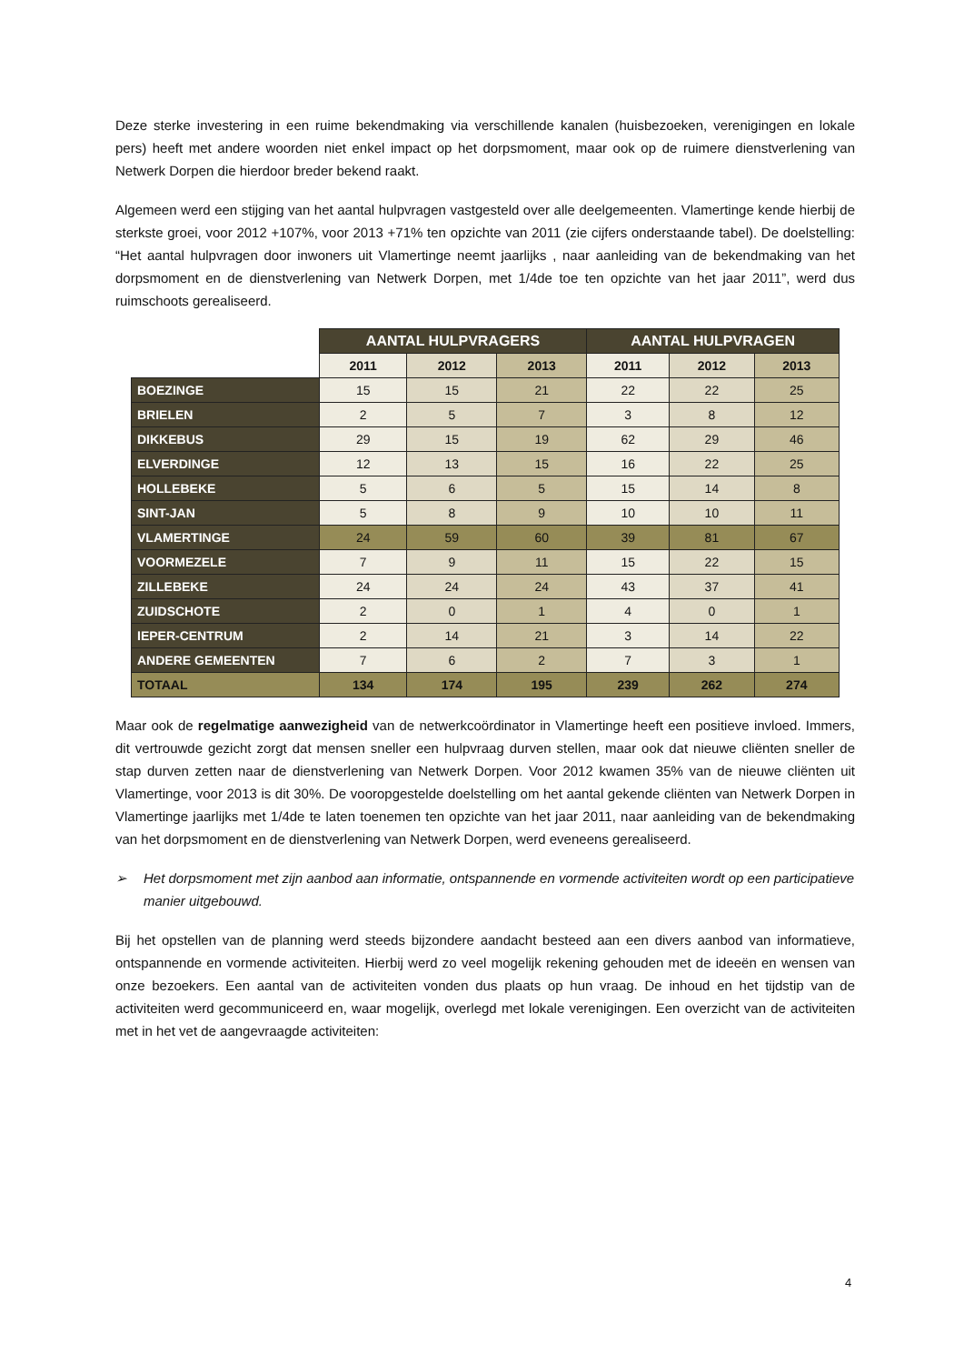Deze sterke investering in een ruime bekendmaking via verschillende kanalen (huisbezoeken, verenigingen en lokale pers) heeft met andere woorden niet enkel impact op het dorpsmoment, maar ook op de ruimere dienstverlening van Netwerk Dorpen die hierdoor breder bekend raakt.
Algemeen werd een stijging van het aantal hulpvragen vastgesteld over alle deelgemeenten. Vlamertinge kende hierbij de sterkste groei, voor 2012 +107%, voor 2013 +71% ten opzichte van 2011 (zie cijfers onderstaande tabel). De doelstelling: “Het aantal hulpvragen door inwoners uit Vlamertinge neemt jaarlijks , naar aanleiding van de bekendmaking van het dorpsmoment en de dienstverlening van Netwerk Dorpen, met 1/4de toe ten opzichte van het jaar 2011”, werd dus ruimschoots gerealiseerd.
| | AANTAL HULPVRAGERS | | | AANTAL HULPVRAGEN | | |
| --- | --- | --- | --- | --- | --- | --- |
| | 2011 | 2012 | 2013 | 2011 | 2012 | 2013 |
| BOEZINGE | 15 | 15 | 21 | 22 | 22 | 25 |
| BRIELEN | 2 | 5 | 7 | 3 | 8 | 12 |
| DIKKEBUS | 29 | 15 | 19 | 62 | 29 | 46 |
| ELVERDINGE | 12 | 13 | 15 | 16 | 22 | 25 |
| HOLLEBEKE | 5 | 6 | 5 | 15 | 14 | 8 |
| SINT-JAN | 5 | 8 | 9 | 10 | 10 | 11 |
| VLAMERTINGE | 24 | 59 | 60 | 39 | 81 | 67 |
| VOORMEZELE | 7 | 9 | 11 | 15 | 22 | 15 |
| ZILLEBEKE | 24 | 24 | 24 | 43 | 37 | 41 |
| ZUIDSCHOTE | 2 | 0 | 1 | 4 | 0 | 1 |
| IEPER-CENTRUM | 2 | 14 | 21 | 3 | 14 | 22 |
| ANDERE GEMEENTEN | 7 | 6 | 2 | 7 | 3 | 1 |
| TOTAAL | 134 | 174 | 195 | 239 | 262 | 274 |
Maar ook de regelmatige aanwezigheid van de netwerkcoördinator in Vlamertinge heeft een positieve invloed. Immers, dit vertrouwde gezicht zorgt dat mensen sneller een hulpvraag durven stellen, maar ook dat nieuwe cliënten sneller de stap durven zetten naar de dienstverlening van Netwerk Dorpen. Voor 2012 kwamen 35% van de nieuwe cliënten uit Vlamertinge, voor 2013 is dit 30%. De vooropgestelde doelstelling om het aantal gekende cliënten van Netwerk Dorpen in Vlamertinge jaarlijks met 1/4de te laten toenemen ten opzichte van het jaar 2011, naar aanleiding van de bekendmaking van het dorpsmoment en de dienstverlening van Netwerk Dorpen, werd eveneens gerealiseerd.
➢ Het dorpsmoment met zijn aanbod aan informatie, ontspannende en vormende activiteiten wordt op een participatieve manier uitgebouwd.
Bij het opstellen van de planning werd steeds bijzondere aandacht besteed aan een divers aanbod van informatieve, ontspannende en vormende activiteiten. Hierbij werd zo veel mogelijk rekening gehouden met de ideeën en wensen van onze bezoekers. Een aantal van de activiteiten vonden dus plaats op hun vraag. De inhoud en het tijdstip van de activiteiten werd gecommuniceerd en, waar mogelijk, overlegd met lokale verenigingen. Een overzicht van de activiteiten met in het vet de aangevraagde activiteiten:
4